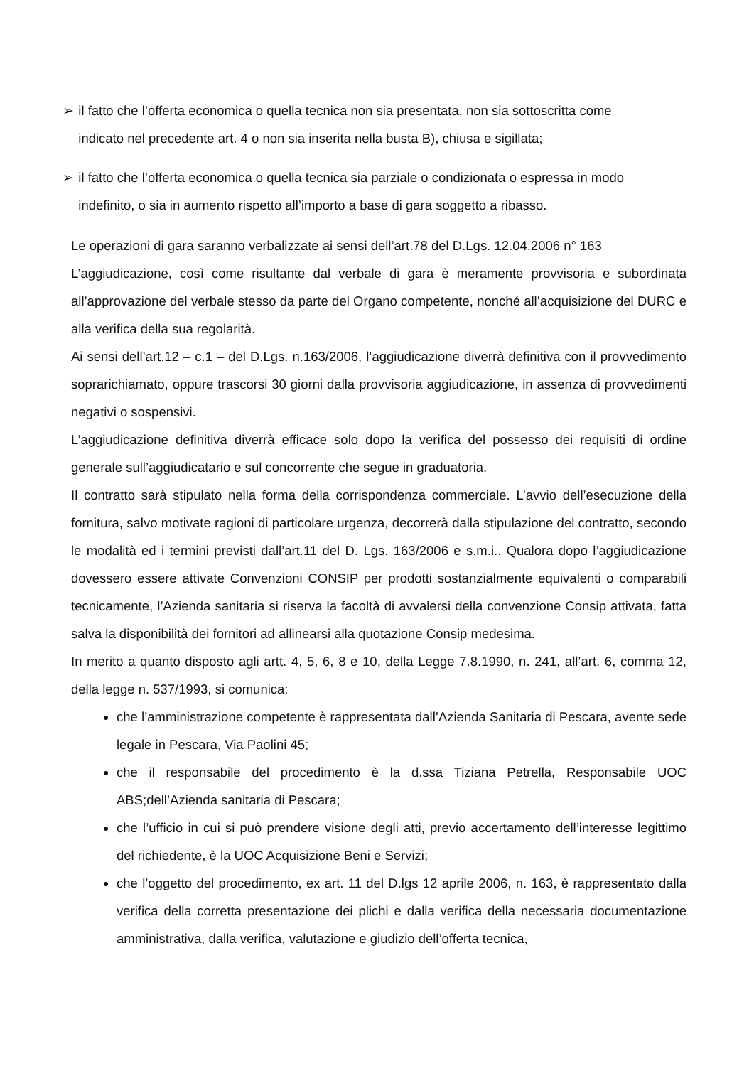➢ il fatto che l’offerta economica o quella tecnica non sia presentata, non sia sottoscritta come
indicato nel precedente art. 4 o non sia inserita nella busta B), chiusa e sigillata;
➢ il fatto che l’offerta economica o quella tecnica sia parziale o condizionata o espressa in modo
indefinito, o sia in aumento rispetto all’importo a base di gara soggetto a ribasso.
Le operazioni di gara saranno verbalizzate ai sensi dell’art.78 del D.Lgs. 12.04.2006 n° 163
L’aggiudicazione, così come risultante dal verbale di gara è meramente provvisoria e subordinata all’approvazione del verbale stesso da parte del Organo competente, nonché all’acquisizione del DURC e alla verifica della sua regolarità.
Ai sensi dell’art.12 – c.1 – del D.Lgs. n.163/2006, l’aggiudicazione diverrà definitiva con il provvedimento soprarichiamato, oppure trascorsi 30 giorni dalla provvisoria aggiudicazione, in assenza di provvedimenti negativi o sospensivi.
L’aggiudicazione definitiva diverrà efficace solo dopo la verifica del possesso dei requisiti di ordine generale sull’aggiudicatario e sul concorrente che segue in graduatoria.
Il contratto sarà stipulato nella forma della corrispondenza commerciale. L’avvio dell’esecuzione della fornitura, salvo motivate ragioni di particolare urgenza, decorrerà dalla stipulazione del contratto, secondo le modalità ed i termini previsti dall’art.11 del D. Lgs. 163/2006 e s.m.i.. Qualora dopo l’aggiudicazione dovessero essere attivate Convenzioni CONSIP per prodotti sostanzialmente equivalenti o comparabili tecnicamente, l’Azienda sanitaria si riserva la facoltà di avvalersi della convenzione Consip attivata, fatta salva la disponibilità dei fornitori ad allinearsi alla quotazione Consip medesima.
In merito a quanto disposto agli artt. 4, 5, 6, 8 e 10, della Legge 7.8.1990, n. 241, all’art. 6, comma 12, della legge n. 537/1993, si comunica:
che l’amministrazione competente è rappresentata dall’Azienda Sanitaria di Pescara, avente sede legale in Pescara, Via Paolini 45;
che il responsabile del procedimento è la d.ssa Tiziana Petrella, Responsabile UOC ABS;dell’Azienda sanitaria di Pescara;
che l’ufficio in cui si può prendere visione degli atti, previo accertamento dell’interesse legittimo del richiedente, è la UOC Acquisizione Beni e Servizi;
che l’oggetto del procedimento, ex art. 11 del D.lgs 12 aprile 2006, n. 163, è rappresentato dalla verifica della corretta presentazione dei plichi e dalla verifica della necessaria documentazione amministrativa, dalla verifica, valutazione e giudizio dell’offerta tecnica,